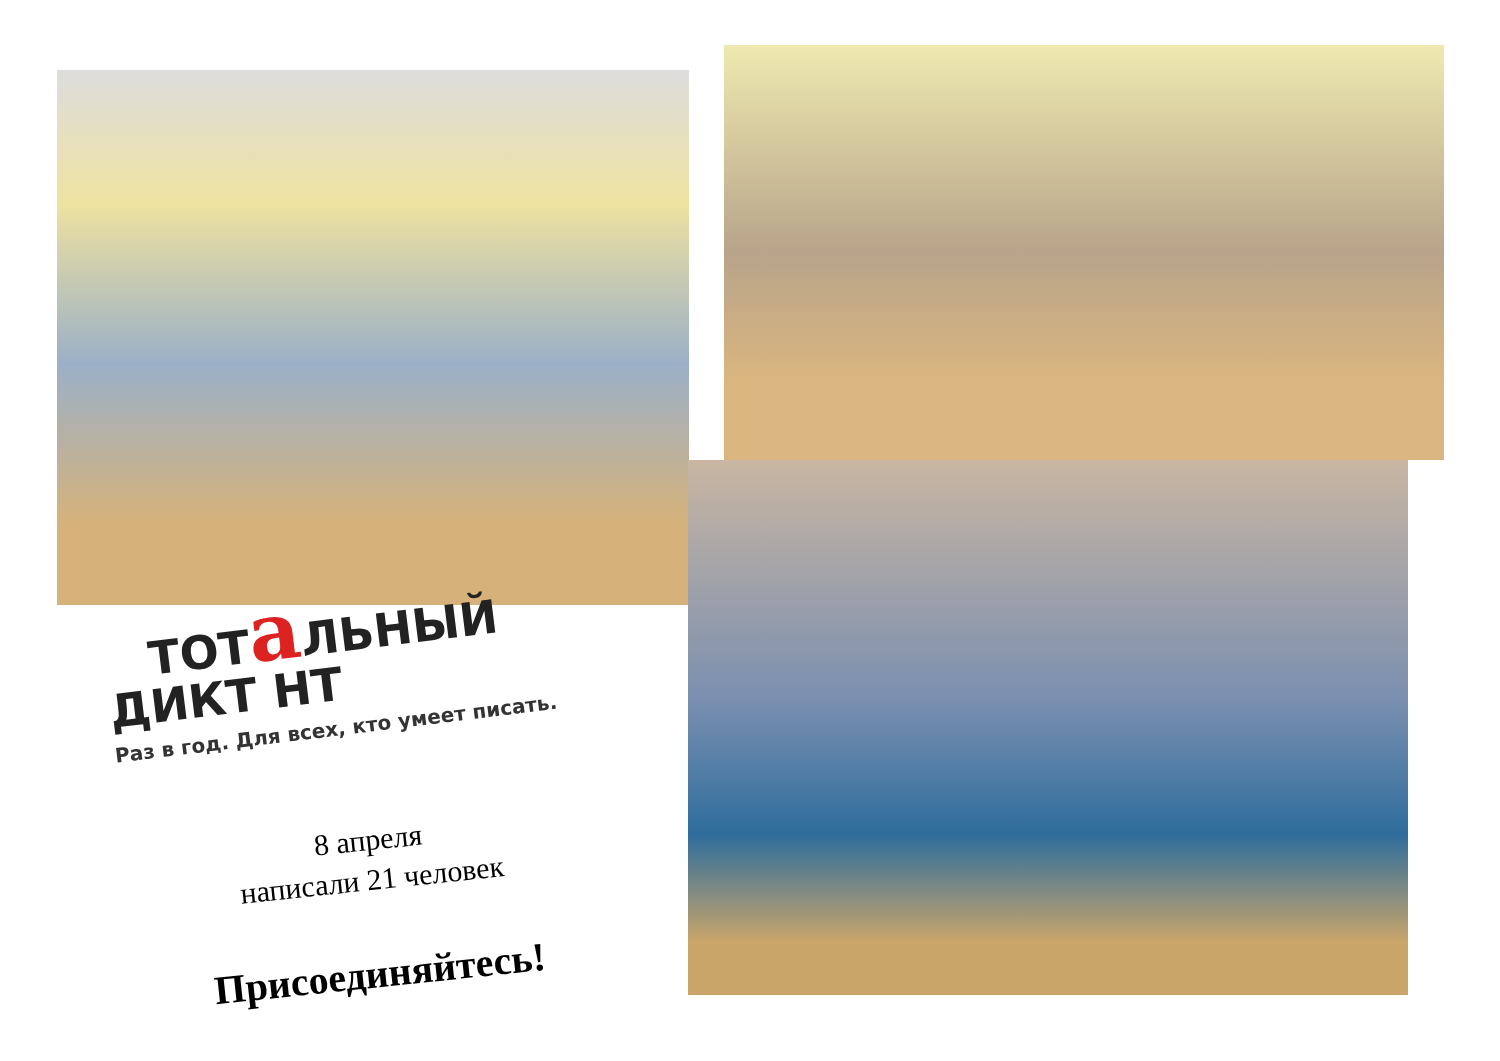ТОТа ЛЬНЫЙ
ДИКТ НТ
Раз в год. Для всех, кто умеет писать.
8 апреля
написали 21 человек
Присоединяйтесь!